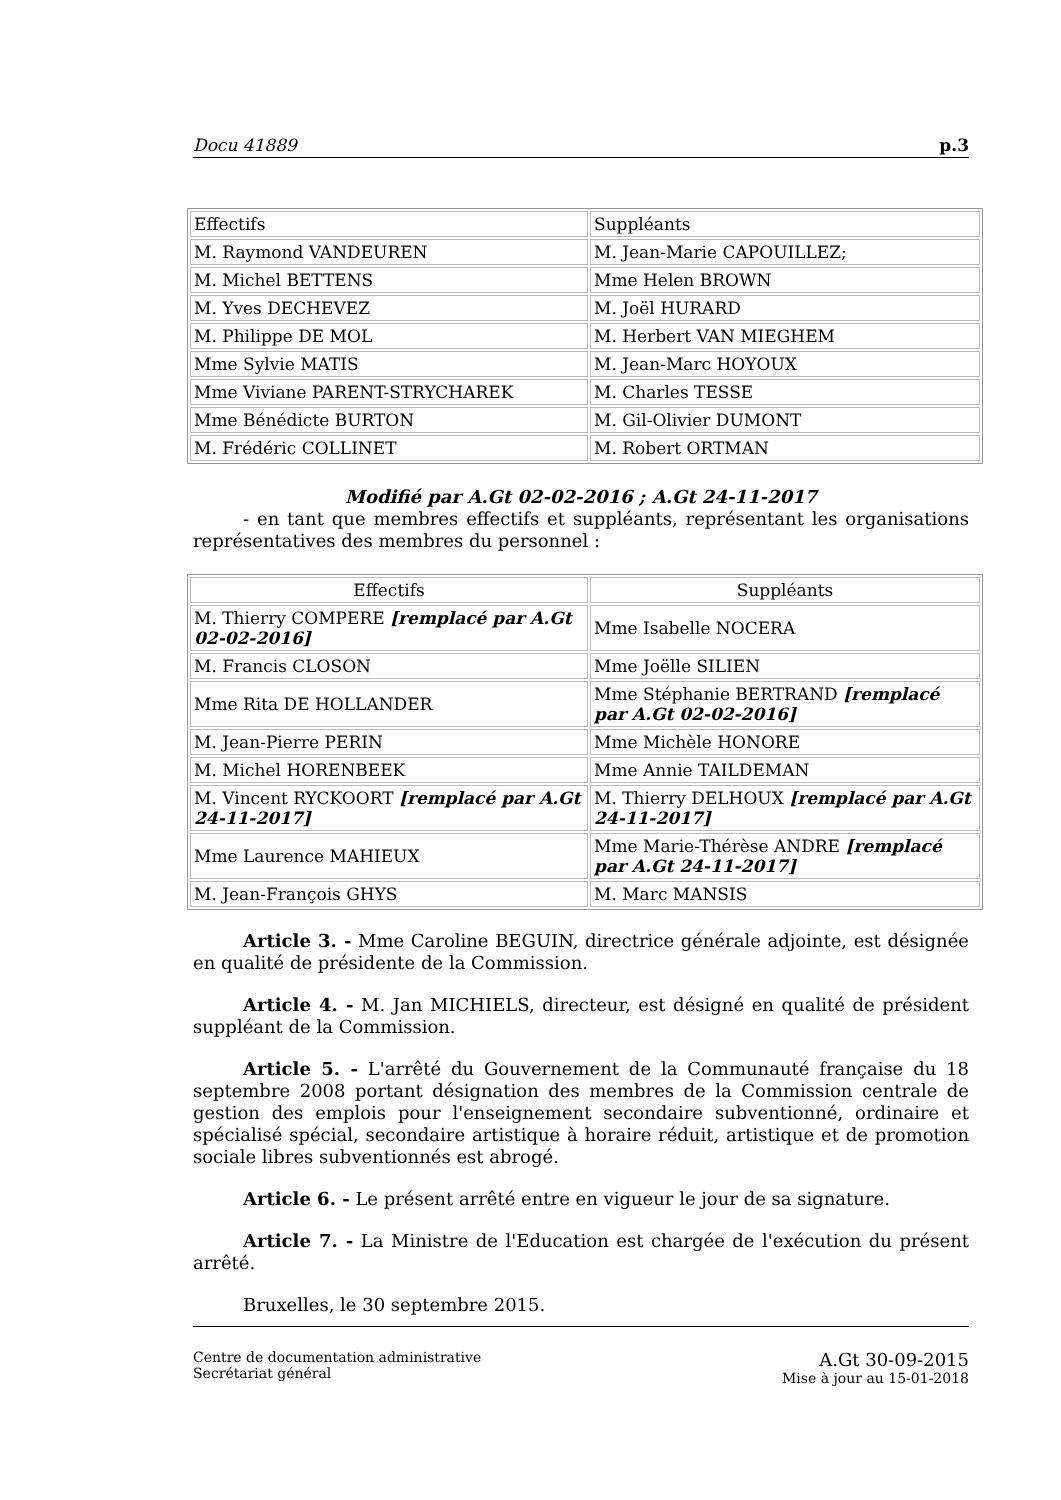Docu 41889 p.3
| Effectifs | Suppléants |
| M. Raymond VANDEUREN | M. Jean-Marie CAPOUILLEZ; |
| M. Michel BETTENS | Mme Helen BROWN |
| M. Yves DECHEVEZ | M. Joël HURARD |
| M. Philippe DE MOL | M. Herbert VAN MIEGHEM |
| Mme Sylvie MATIS | M. Jean-Marc HOYOUX |
| Mme Viviane PARENT-STRYCHAREK | M. Charles TESSE |
| Mme Bénédicte BURTON | M. Gil-Olivier DUMONT |
| M. Frédéric COLLINET | M. Robert ORTMAN |
Modifié par A.Gt 02-02-2016 ; A.Gt 24-11-2017
- en tant que membres effectifs et suppléants, représentant les organisations représentatives des membres du personnel :
| Effectifs | Suppléants |
| M. Thierry COMPERE [remplacé par A.Gt 02-02-2016] | Mme Isabelle NOCERA |
| M. Francis CLOSON | Mme Joëlle SILIEN |
| Mme Rita DE HOLLANDER | Mme Stéphanie BERTRAND [remplacé par A.Gt 02-02-2016] |
| M. Jean-Pierre PERIN | Mme Michèle HONORE |
| M. Michel HORENBEEK | Mme Annie TAILDEMAN |
| M. Vincent RYCKOORT [remplacé par A.Gt 24-11-2017] | M. Thierry DELHOUX [remplacé par A.Gt 24-11-2017] |
| Mme Laurence MAHIEUX | Mme Marie-Thérèse ANDRE [remplacé par A.Gt 24-11-2017] |
| M. Jean-François GHYS | M. Marc MANSIS |
Article 3. - Mme Caroline BEGUIN, directrice générale adjointe, est désignée en qualité de présidente de la Commission.
Article 4. - M. Jan MICHIELS, directeur, est désigné en qualité de président suppléant de la Commission.
Article 5. - L'arrêté du Gouvernement de la Communauté française du 18 septembre 2008 portant désignation des membres de la Commission centrale de gestion des emplois pour l'enseignement secondaire subventionné, ordinaire et spécialisé spécial, secondaire artistique à horaire réduit, artistique et de promotion sociale libres subventionnés est abrogé.
Article 6. - Le présent arrêté entre en vigueur le jour de sa signature.
Article 7. - La Ministre de l'Education est chargée de l'exécution du présent arrêté.
Bruxelles, le 30 septembre 2015.
Centre de documentation administrative
Secrétariat général
A.Gt 30-09-2015
Mise à jour au 15-01-2018